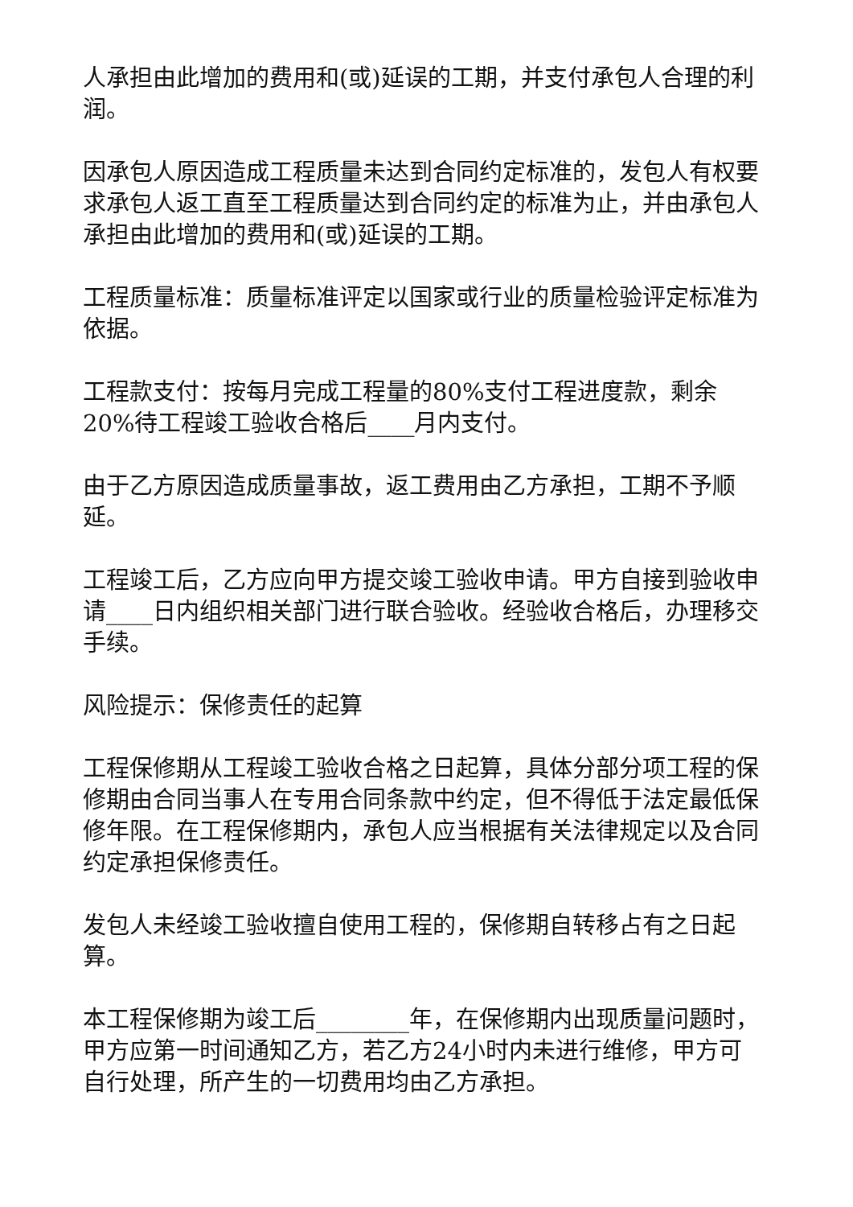人承担由此增加的费用和(或)延误的工期，并支付承包人合理的利润。
因承包人原因造成工程质量未达到合同约定标准的，发包人有权要求承包人返工直至工程质量达到合同约定的标准为止，并由承包人承担由此增加的费用和(或)延误的工期。
工程质量标准：质量标准评定以国家或行业的质量检验评定标准为依据。
工程款支付：按每月完成工程量的80%支付工程进度款，剩余20%待工程竣工验收合格后____月内支付。
由于乙方原因造成质量事故，返工费用由乙方承担，工期不予顺延。
工程竣工后，乙方应向甲方提交竣工验收申请。甲方自接到验收申请____日内组织相关部门进行联合验收。经验收合格后，办理移交手续。
风险提示：保修责任的起算
工程保修期从工程竣工验收合格之日起算，具体分部分项工程的保修期由合同当事人在专用合同条款中约定，但不得低于法定最低保修年限。在工程保修期内，承包人应当根据有关法律规定以及合同约定承担保修责任。
发包人未经竣工验收擅自使用工程的，保修期自转移占有之日起算。
本工程保修期为竣工后________年，在保修期内出现质量问题时，甲方应第一时间通知乙方，若乙方24小时内未进行维修，甲方可自行处理，所产生的一切费用均由乙方承担。